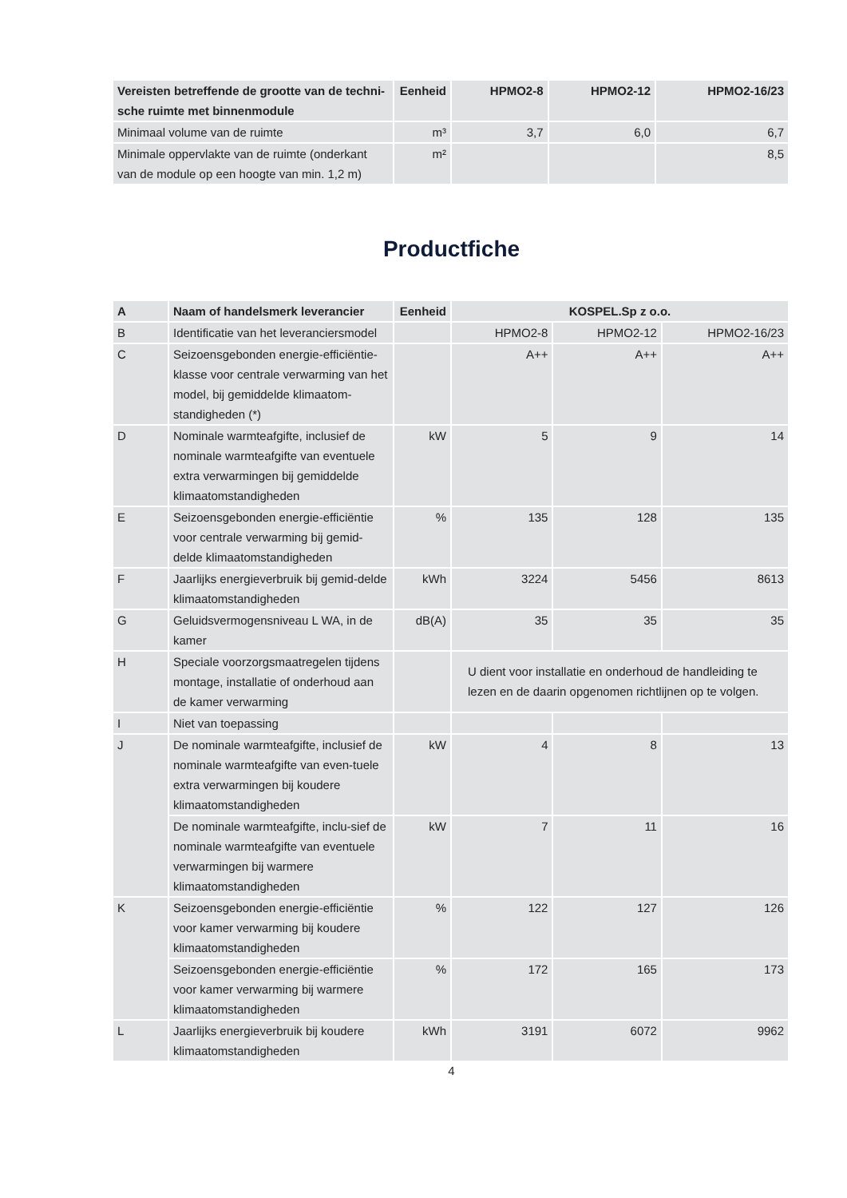| Vereisten betreffende de grootte van de techni-sche ruimte met binnenmodule | Eenheid | HPMO2-8 | HPMO2-12 | HPMO2-16/23 |
| --- | --- | --- | --- | --- |
| Minimaal volume van de ruimte | m³ | 3,7 | 6,0 | 6,7 |
| Minimale oppervlakte van de ruimte (onderkant van de module op een hoogte van min. 1,2 m) | m² | | | 8,5 |
Productfiche
| A | Naam of handelsmerk leverancier | Eenheid | KOSPEL.Sp z o.o. | | |
| --- | --- | --- | --- | --- | --- |
| B | Identificatie van het leveranciersmodel | | HPMO2-8 | HPMO2-12 | HPMO2-16/23 |
| C | Seizoensgebonden energie-efficiëntie-klasse voor centrale verwarming van het model, bij gemiddelde klimaatom-standigheden (*) | | A++ | A++ | A++ |
| D | Nominale warmteafgifte, inclusief de nominale warmteafgifte van eventuele extra verwarmingen bij gemiddelde klimaatomstandigheden | kW | 5 | 9 | 14 |
| E | Seizoensgebonden energie-efficiëntie voor centrale verwarming bij gemid-delde klimaatomstandigheden | % | 135 | 128 | 135 |
| F | Jaarlijks energieverbruik bij gemid-delde klimaatomstandigheden | kWh | 3224 | 5456 | 8613 |
| G | Geluidsvermogensniveau L WA, in de kamer | dB(A) | 35 | 35 | 35 |
| H | Speciale voorzorgsmaatregelen tijdens montage, installatie of onderhoud aan de kamer verwarming | | U dient voor installatie en onderhoud de handleiding te lezen en de daarin opgenomen richtlijnen op te volgen. | | |
| I | Niet van toepassing | | | | |
| J | De nominale warmteafgifte, inclusief de nominale warmteafgifte van even-tuele extra verwarmingen bij koudere klimaatomstandigheden | kW | 4 | 8 | 13 |
| | De nominale warmteafgifte, inclu-sief de nominale warmteafgifte van eventuele verwarmingen bij warmere klimaatomstandigheden | kW | 7 | 11 | 16 |
| K | Seizoensgebonden energie-efficiëntie voor kamer verwarming bij koudere klimaatomstandigheden | % | 122 | 127 | 126 |
| | Seizoensgebonden energie-efficiëntie voor kamer verwarming bij warmere klimaatomstandigheden | % | 172 | 165 | 173 |
| L | Jaarlijks energieverbruik bij koudere klimaatomstandigheden | kWh | 3191 | 6072 | 9962 |
4